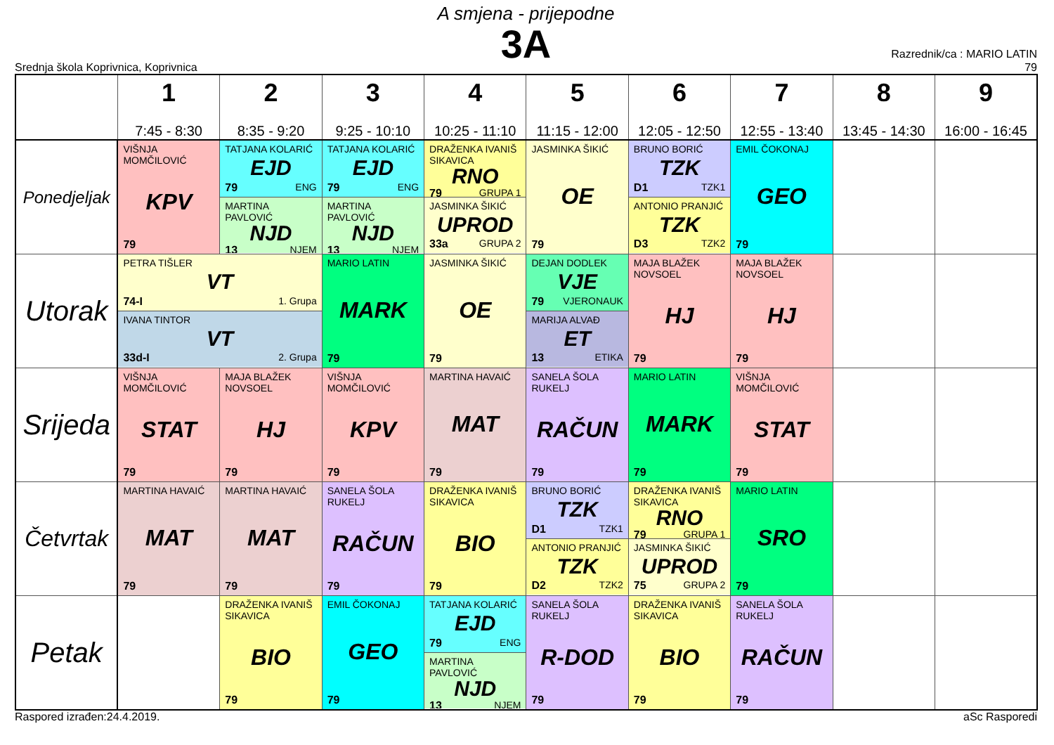A smjena - prijepodne
3A
Srednja škola Koprivnica, Koprivnica
Razrednik/ca : MARIO LATIN
79
| | 1 7:45 - 8:30 | 2 8:35 - 9:20 | 3 9:25 - 10:10 | 4 10:25 - 11:10 | 5 11:15 - 12:00 | 6 12:05 - 12:50 | 7 12:55 - 13:40 | 8 13:45 - 14:30 | 9 16:00 - 16:45 |
| --- | --- | --- | --- | --- | --- | --- | --- | --- | --- |
| Ponedjeljak | VIŠNJA MOMČILOVIĆ KPV 79 | TATJANA KOLARIĆ EJD 79 ENG MARTINA PAVLOVIĆ NJD 13 NJEM | TATJANA KOLARIĆ EJD 79 ENG MARTINA PAVLOVIĆ NJD 13 NJEM | DRAŽENKA IVANIŠ SIKAVICA RNO 79 GRUPA 1 JASMINKA ŠIKIĆ UPROD 33a GRUPA 2 | JASMINKA ŠIKIĆ OE 79 | BRUNO BORIĆ TZK D1 TZK1 ANTONIO PRANJIĆ TZK D3 TZK2 | EMIL ČOKONAJ GEO 79 | | |
| Utorak | PETRA TIŠLER VT 74-I 1. Grupa IVANA TINTOR VT 33d-I 2. Grupa | | MARIO LATIN MARK 79 | JASMINKA ŠIKIĆ OE 79 | DEJAN DODLEK VJE 79 VJERONAUK MARIJA ALVAĐ ET 13 ETIKA | MAJA BLAŽEK NOVSOEL HJ 79 | MAJA BLAŽEK NOVSOEL HJ 79 | | |
| Srijeda | VIŠNJA MOMČILOVIĆ STAT 79 | MAJA BLAŽEK NOVSOEL HJ 79 | VIŠNJA MOMČILOVIĆ KPV 79 | MARTINA HAVAIĆ MAT 79 | SANELA ŠOLA RUKELJ RAČUN 79 | MARIO LATIN MARK 79 | VIŠNJA MOMČILOVIĆ STAT 79 | | |
| Četvrtak | MARTINA HAVAIĆ MAT 79 | MARTINA HAVAIĆ MAT 79 | SANELA ŠOLA RUKELJ RAČUN 79 | DRAŽENKA IVANIŠ SIKAVICA BIO 79 | BRUNO BORIĆ TZK D1 TZK1 ANTONIO PRANJIĆ TZK D2 TZK2 | DRAŽENKA IVANIŠ SIKAVICA RNO 79 GRUPA 1 JASMINKA ŠIKIĆ UPROD 75 GRUPA 2 | MARIO LATIN SRO 79 | | |
| Petak | | DRAŽENKA IVANIŠ SIKAVICA BIO 79 | EMIL ČOKONAJ GEO 79 | TATJANA KOLARIĆ EJD 79 ENG MARTINA PAVLOVIĆ NJD 13 NJEM | SANELA ŠOLA RUKELJ R-DOD 79 | DRAŽENKA IVANIŠ SIKAVICA BIO 79 | SANELA ŠOLA RUKELJ RAČUN 79 | | |
Raspored izrađen:24.4.2019. aSc Rasporedi